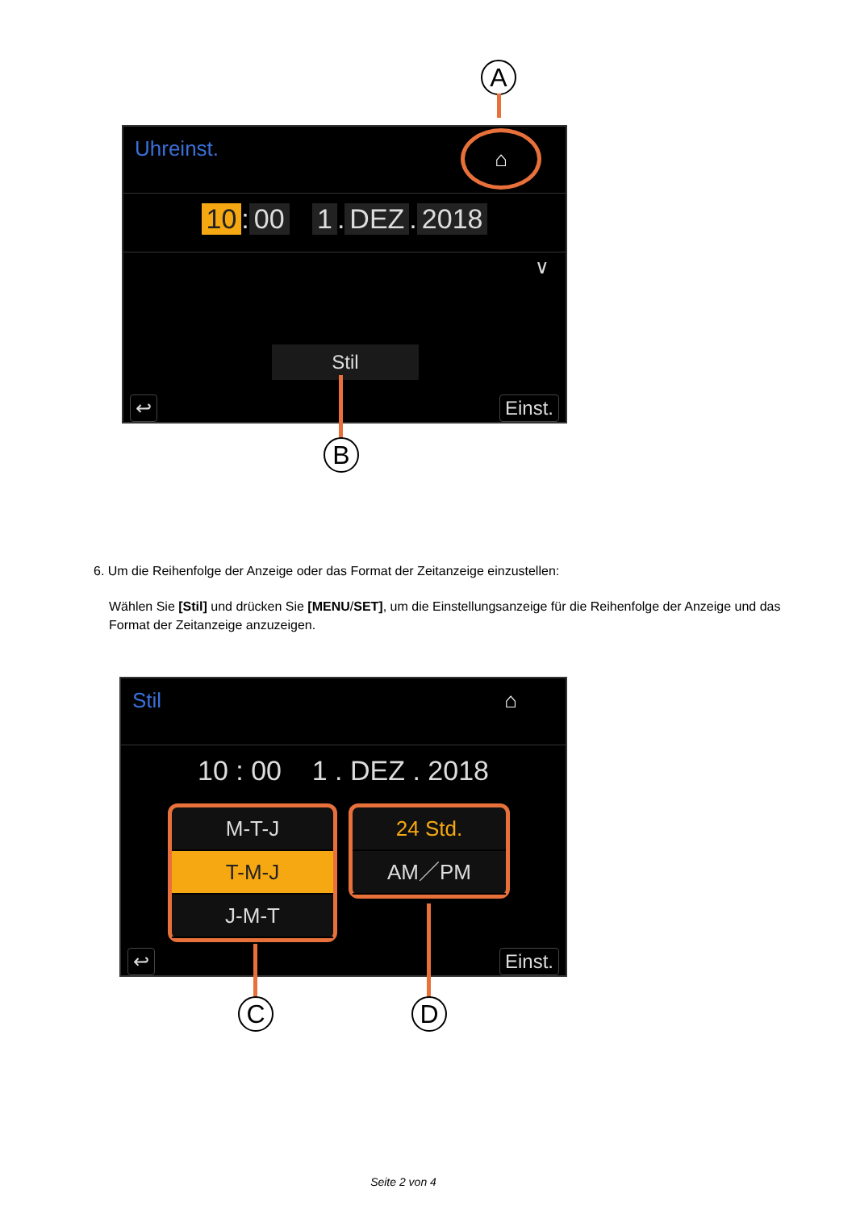A
Uhreinst. ⌂
10: 00 1. DEZ. 2018
∨
Stil
↩ Einst.
B
6. Um die Reihenfolge der Anzeige oder das Format der Zeitanzeige einzustellen:
Wählen Sie [Stil] und drücken Sie [MENU/SET], um die Einstellungsanzeige für die Reihenfolge der Anzeige und das Format der Zeitanzeige anzuzeigen.
Stil ⌂
10 : 00 1 . DEZ . 2018
M-T-J
T-M-J
J-M-T
24 Std.
AM／PM
↩ Einst.
C D
Seite 2 von 4